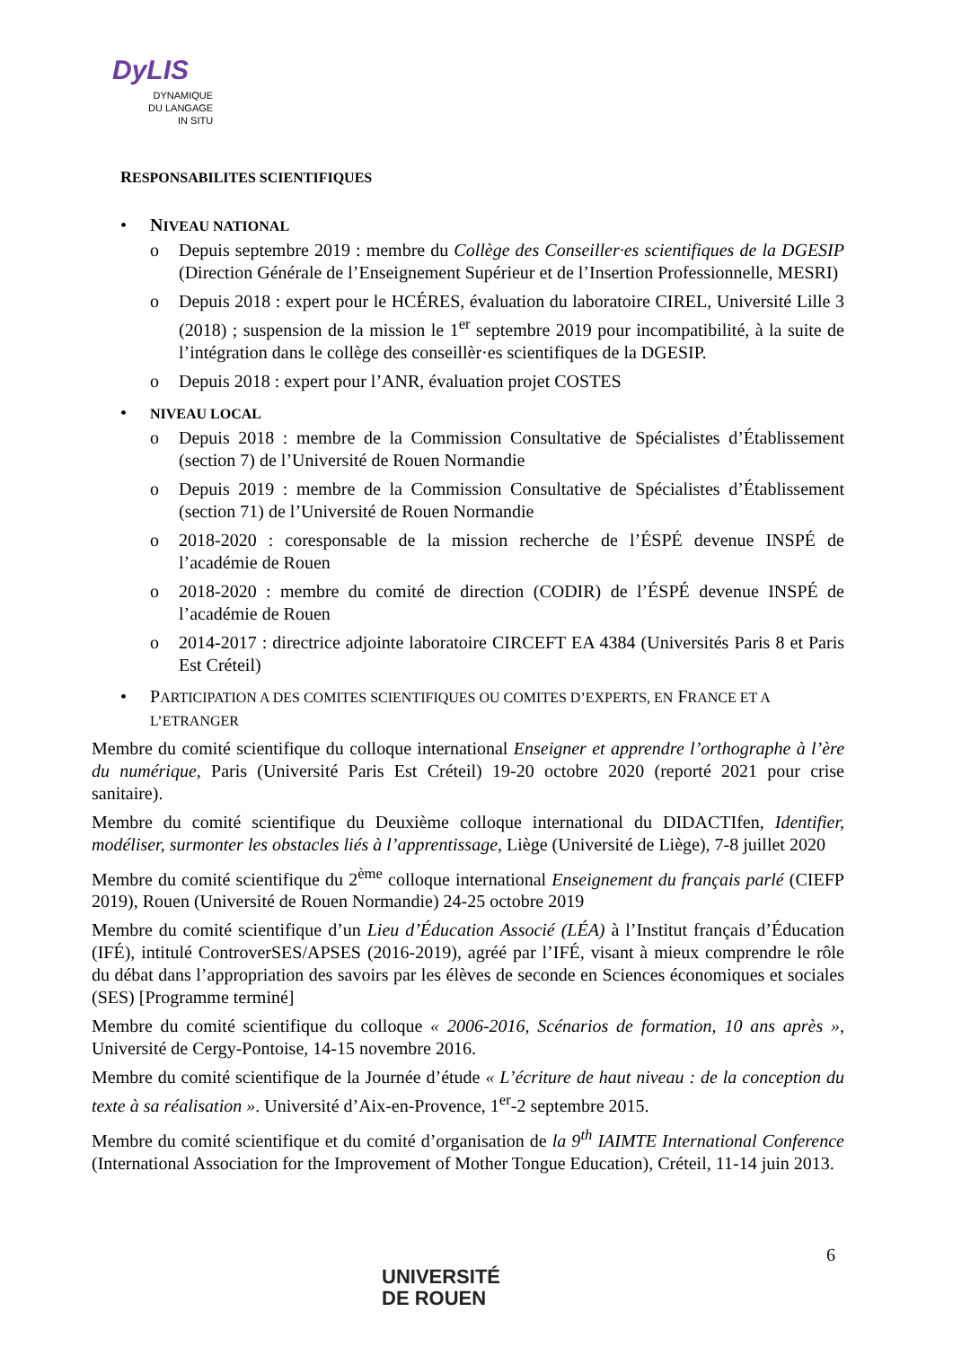DyLIS
DYNAMIQUE
DU LANGAGE
IN SITU
RESPONSABILITES SCIENTIFIQUES
• NIVEAU NATIONAL
o Depuis septembre 2019 : membre du Collège des Conseiller·es scientifiques de la DGESIP (Direction Générale de l’Enseignement Supérieur et de l’Insertion Professionnelle, MESRI)
o Depuis 2018 : expert pour le HCÉRES, évaluation du laboratoire CIREL, Université Lille 3 (2018) ; suspension de la mission le 1<sup>er</sup> septembre 2019 pour incompatibilité, à la suite de l’intégration dans le collège des conseillèr·es scientifiques de la DGESIP.
o Depuis 2018 : expert pour l’ANR, évaluation projet COSTES
• NIVEAU LOCAL
o Depuis 2018 : membre de la Commission Consultative de Spécialistes d’Établissement (section 7) de l’Université de Rouen Normandie
o Depuis 2019 : membre de la Commission Consultative de Spécialistes d’Établissement (section 71) de l’Université de Rouen Normandie
o 2018-2020 : coresponsable de la mission recherche de l’ÉSPÉ devenue INSPÉ de l’académie de Rouen
o 2018-2020 : membre du comité de direction (CODIR) de l’ÉSPÉ devenue INSPÉ de l’académie de Rouen
o 2014-2017 : directrice adjointe laboratoire CIRCEFT EA 4384 (Universités Paris 8 et Paris Est Créteil)
• PARTICIPATION A DES COMITES SCIENTIFIQUES OU COMITES D’EXPERTS, EN FRANCE ET A L’ETRANGER
Membre du comité scientifique du colloque international Enseigner et apprendre l’orthographe à l’ère du numérique, Paris (Université Paris Est Créteil) 19-20 octobre 2020 (reporté 2021 pour crise sanitaire).
Membre du comité scientifique du Deuxième colloque international du DIDACTIfen, Identifier, modéliser, surmonter les obstacles liés à l’apprentissage, Liège (Université de Liège), 7-8 juillet 2020
Membre du comité scientifique du 2<sup>ème</sup> colloque international Enseignement du français parlé (CIEFP 2019), Rouen (Université de Rouen Normandie) 24-25 octobre 2019
Membre du comité scientifique d’un Lieu d’Éducation Associé (LÉA) à l’Institut français d’Éducation (IFÉ), intitulé ControverSES/APSES (2016-2019), agréé par l’IFÉ, visant à mieux comprendre le rôle du débat dans l’appropriation des savoirs par les élèves de seconde en Sciences économiques et sociales (SES) [Programme terminé]
Membre du comité scientifique du colloque « 2006-2016, Scénarios de formation, 10 ans après », Université de Cergy-Pontoise, 14-15 novembre 2016.
Membre du comité scientifique de la Journée d’étude « L’écriture de haut niveau : de la conception du texte à sa réalisation ». Université d’Aix-en-Provence, 1<sup>er</sup>-2 septembre 2015.
Membre du comité scientifique et du comité d’organisation de la 9<sup>th</sup> IAIMTE International Conference (International Association for the Improvement of Mother Tongue Education), Créteil, 11-14 juin 2013.
6
UNIVERSITÉ
DE ROUEN